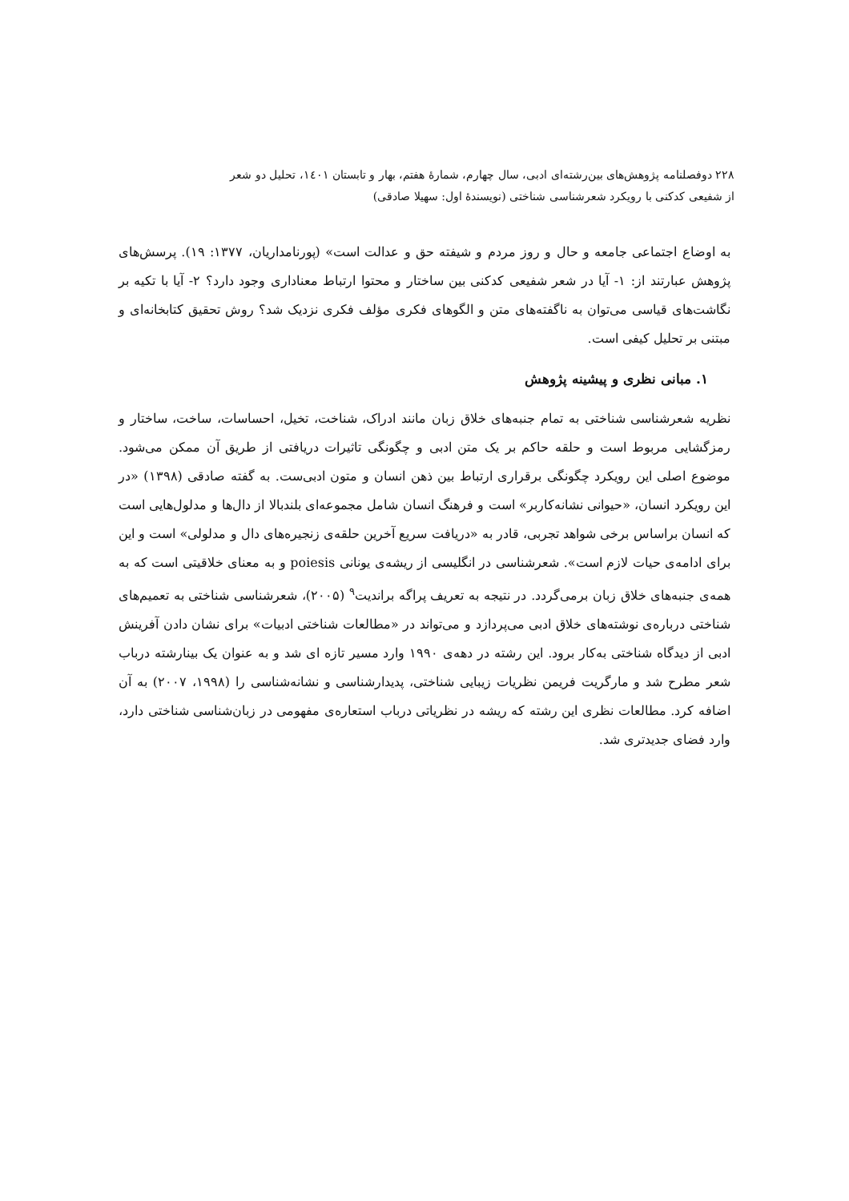۲۲۸ دوفصلنامه پژوهش‌های بین‌رشته‌ای ادبی، سال چهارم، شمارهٔ هفتم، بهار و تابستان ۱٤۰۱، تحلیل دو شعر
از شفیعی کدکنی با رویکرد شعرشناسی شناختی (نویسندهٔ اول: سهیلا صادقی)
به اوضاع اجتماعی جامعه و حال و روز مردم و شیفته حق و عدالت است» (پورنامداریان، ۱۳۷۷: ۱۹). پرسش‌های پژوهش عبارتند از: ۱- آیا در شعر شفیعی کدکنی بین ساختار و محتوا ارتباط معناداری وجود دارد؟ ۲- آیا با تکیه بر نگاشت‌های قیاسی می‌توان به ناگفته‌های متن و الگوهای فکری مؤلف فکری نزدیک شد؟ روش تحقیق کتابخانه‌ای و مبتنی بر تحلیل کیفی است.
۱. مبانی نظری و پیشینه پژوهش
نظریه شعرشناسی شناختی به تمام جنبه‌های خلاق زبان مانند ادراک، شناخت، تخیل، احساسات، ساخت، ساختار و رمزگشایی مربوط است و حلقه حاکم بر یک متن ادبی و چگونگی تاثیرات دریافتی از طریق آن ممکن می‌شود. موضوع اصلی این رویکرد چگونگی برقراری ارتباط بین ذهن انسان و متون ادبی‌ست. به گفته صادقی (۱۳۹۸) «در این رویکرد انسان، «حیوانی نشانه‌کاربر» است و فرهنگ انسان شامل مجموعه‌ای بلندبالا از دال‌ها و مدلول‌هایی است که انسان براساس برخی شواهد تجربی، قادر به «دریافت سریع آخرین حلقه‌ی زنجیره‌های دال و مدلولی» است و این برای ادامه‌ی حیات لازم است». شعرشناسی در انگلیسی از ریشه‌ی یونانی poiesis و به معنای خلاقیتی است که به همه‌ی جنبه‌های خلاق زبان برمی‌گردد. در نتیجه به تعریف پراگه براندیت<sup>۹</sup> (۲۰۰۵)، شعرشناسی شناختی به تعمیم‌های شناختی درباره‌ی نوشته‌های خلاق ادبی می‌پردازد و می‌تواند در «مطالعات شناختی ادبیات» برای نشان دادن آفرینش ادبی از دیدگاه شناختی به‌کار برود. این رشته در دهه‌ی ۱۹۹۰ وارد مسیر تازه ای شد و به عنوان یک بینارشته درباب شعر مطرح شد و مارگریت فریمن نظریات زیبایی شناختی، پدیدارشناسی و نشانه‌شناسی را (۱۹۹۸، ۲۰۰۷) به آن اضافه کرد. مطالعات نظری این رشته که ریشه در نظریاتی درباب استعاره‌ی مفهومی در زبان‌شناسی شناختی دارد، وارد فضای جدیدتری شد.